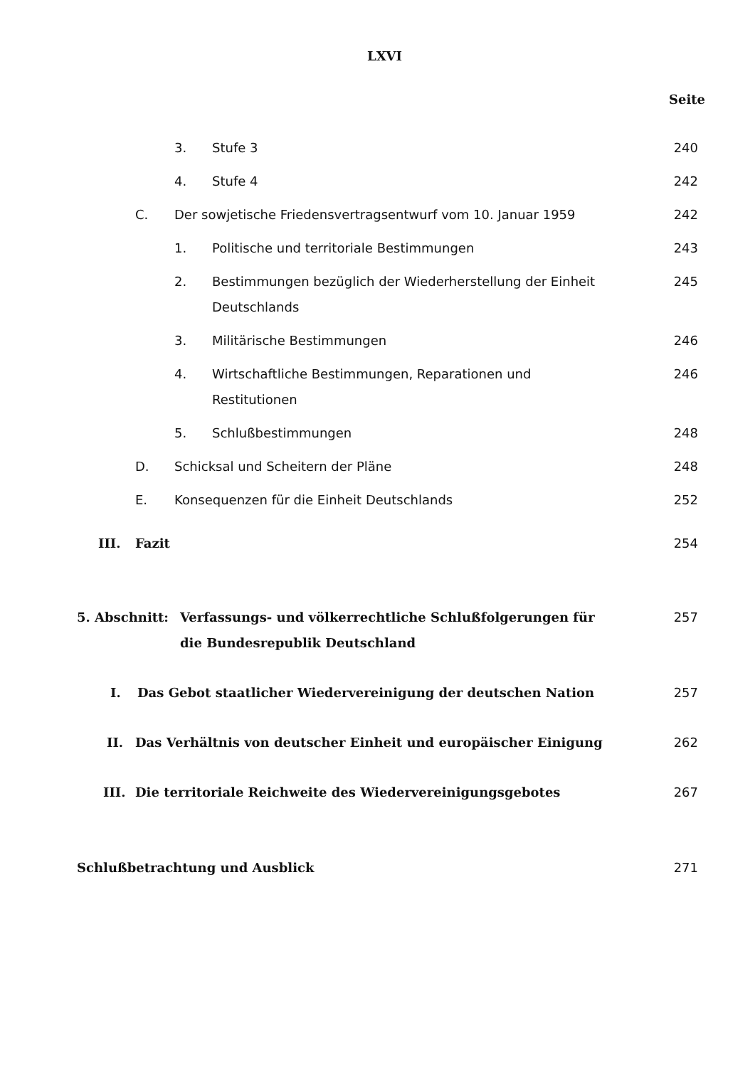LXVI
Seite
3. Stufe 3 240
4. Stufe 4 242
C. Der sowjetische Friedensvertragsentwurf vom 10. Januar 1959 242
1. Politische und territoriale Bestimmungen 243
2. Bestimmungen bezüglich der Wiederherstellung der Einheit Deutschlands 245
3. Militärische Bestimmungen 246
4. Wirtschaftliche Bestimmungen, Reparationen und
Restitutionen 246
5. Schlußbestimmungen 248
D. Schicksal und Scheitern der Pläne 248
E. Konsequenzen für die Einheit Deutschlands 252
III. Fazit 254
5. Abschnitt: Verfassungs- und völkerrechtliche Schlußfolgerungen für
die Bundesrepublik Deutschland 257
I. Das Gebot staatlicher Wiedervereinigung der deutschen Nation 257
II. Das Verhältnis von deutscher Einheit und europäischer Einigung 262
III. Die territoriale Reichweite des Wiedervereinigungsgebotes 267
Schlußbetrachtung und Ausblick 271